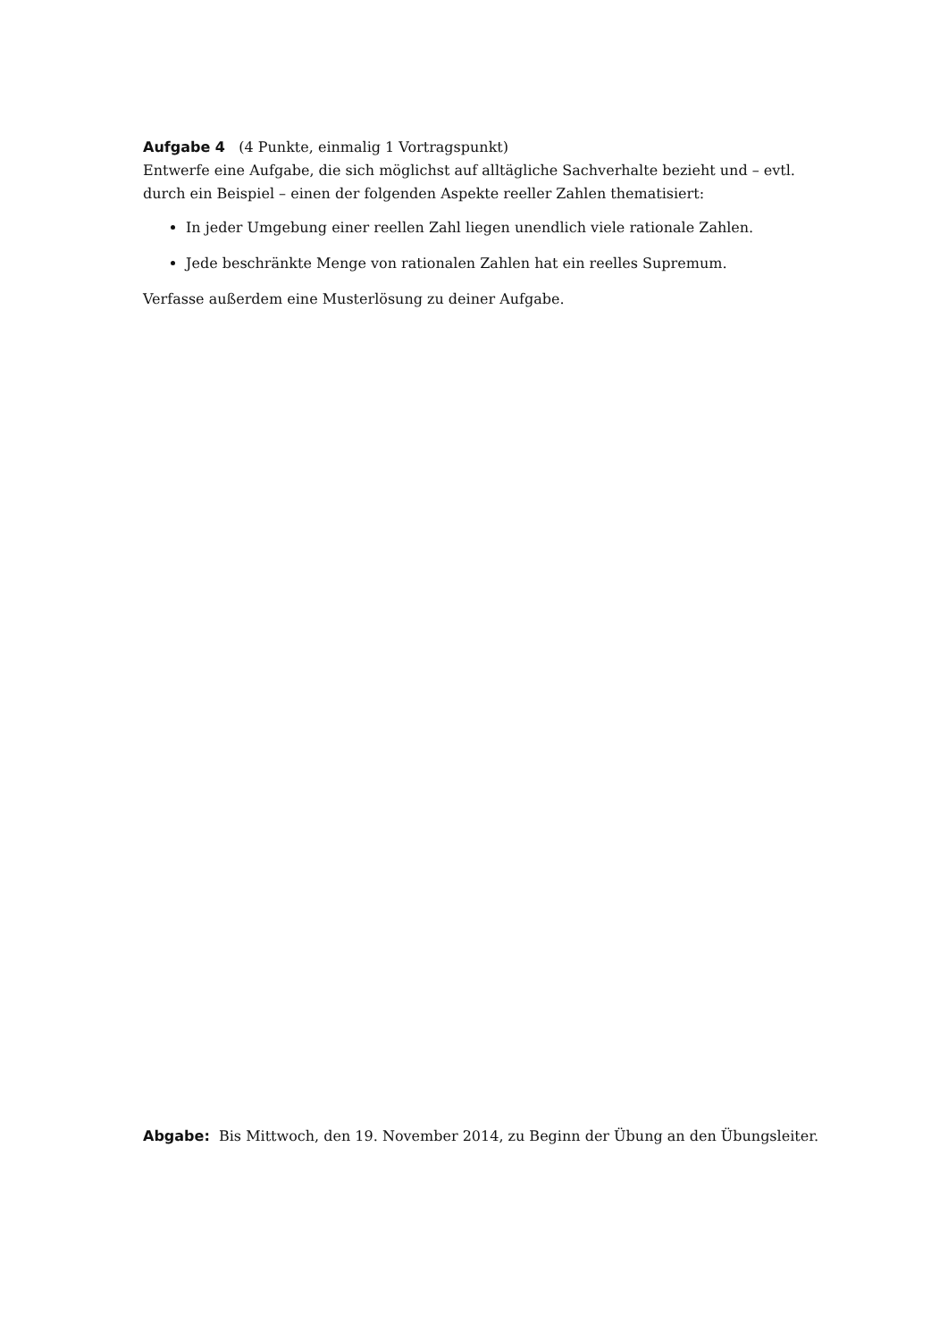Aufgabe 4 (4 Punkte, einmalig 1 Vortragspunkt)
Entwerfe eine Aufgabe, die sich möglichst auf alltägliche Sachverhalte bezieht und – evtl. durch ein Beispiel – einen der folgenden Aspekte reeller Zahlen thematisiert:
In jeder Umgebung einer reellen Zahl liegen unendlich viele rationale Zahlen.
Jede beschränkte Menge von rationalen Zahlen hat ein reelles Supremum.
Verfasse außerdem eine Musterlösung zu deiner Aufgabe.
Abgabe: Bis Mittwoch, den 19. November 2014, zu Beginn der Übung an den Übungsleiter.